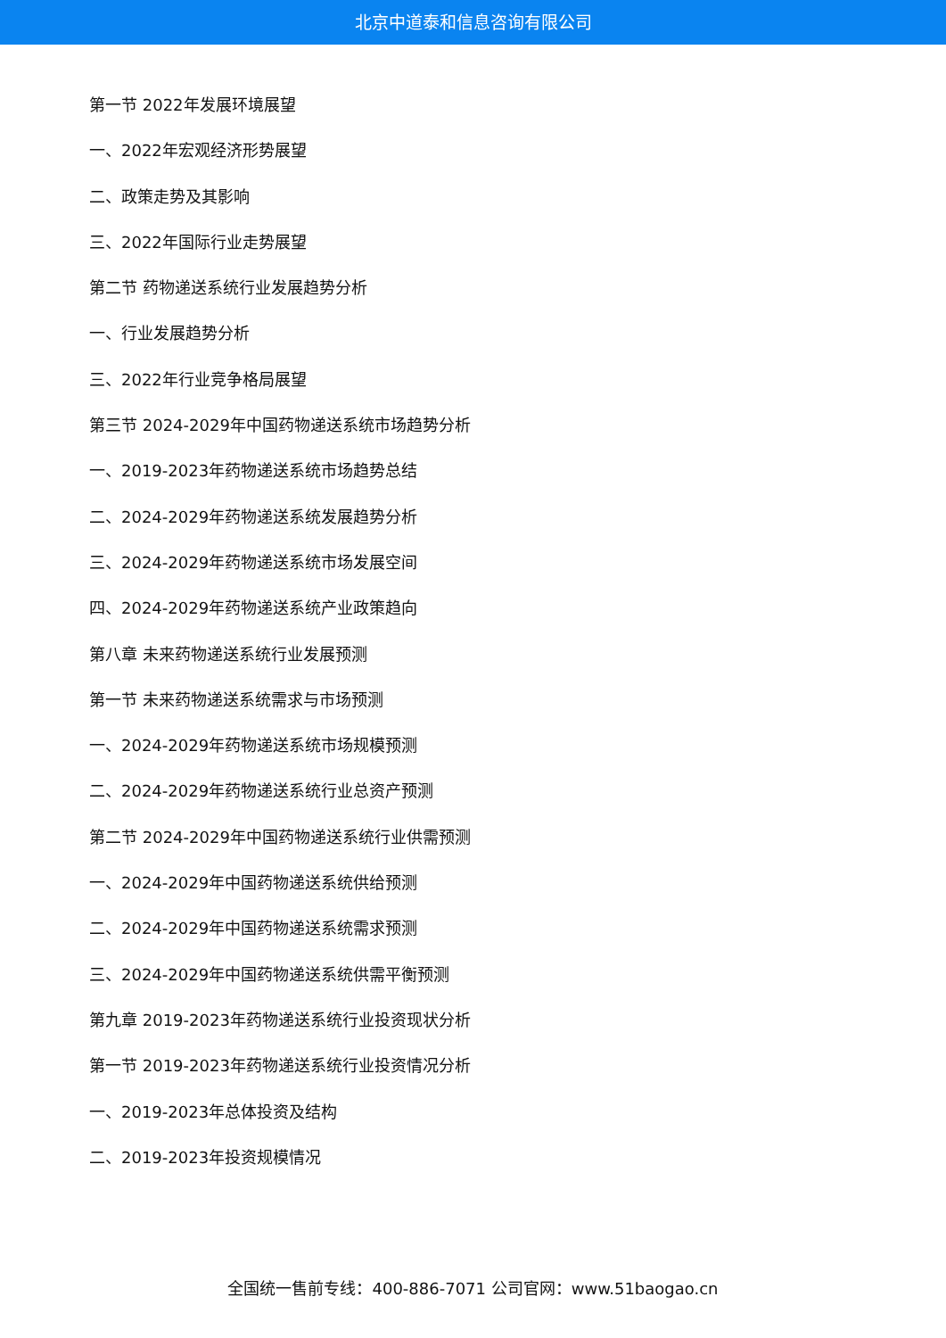北京中道泰和信息咨询有限公司
第一节 2022年发展环境展望
一、2022年宏观经济形势展望
二、政策走势及其影响
三、2022年国际行业走势展望
第二节 药物递送系统行业发展趋势分析
一、行业发展趋势分析
三、2022年行业竞争格局展望
第三节 2024-2029年中国药物递送系统市场趋势分析
一、2019-2023年药物递送系统市场趋势总结
二、2024-2029年药物递送系统发展趋势分析
三、2024-2029年药物递送系统市场发展空间
四、2024-2029年药物递送系统产业政策趋向
第八章 未来药物递送系统行业发展预测
第一节 未来药物递送系统需求与市场预测
一、2024-2029年药物递送系统市场规模预测
二、2024-2029年药物递送系统行业总资产预测
第二节 2024-2029年中国药物递送系统行业供需预测
一、2024-2029年中国药物递送系统供给预测
二、2024-2029年中国药物递送系统需求预测
三、2024-2029年中国药物递送系统供需平衡预测
第九章 2019-2023年药物递送系统行业投资现状分析
第一节 2019-2023年药物递送系统行业投资情况分析
一、2019-2023年总体投资及结构
二、2019-2023年投资规模情况
全国统一售前专线：400-886-7071 公司官网：www.51baogao.cn